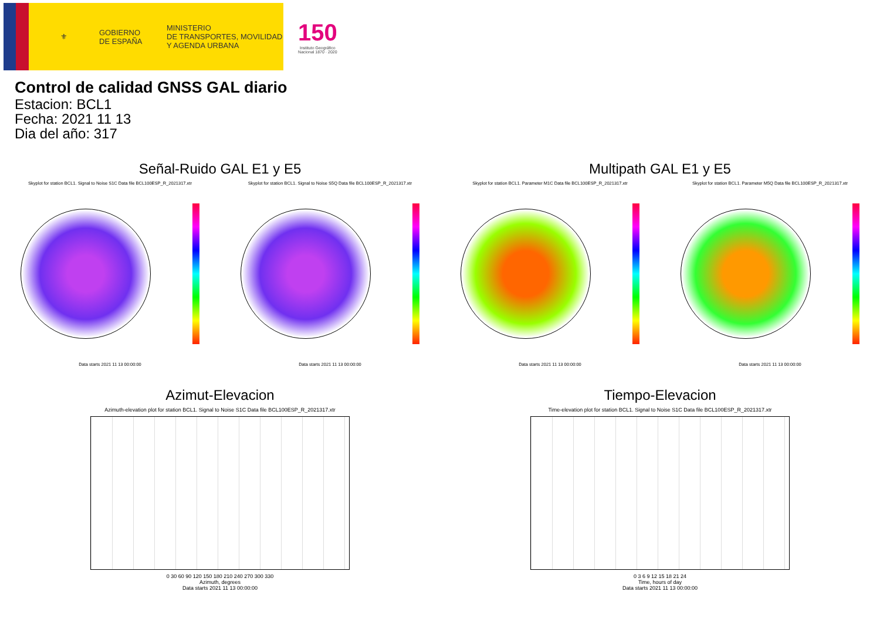⚜
GOBIERNO
DE ESPAÑA
MINISTERIO
DE TRANSPORTES, MOVILIDAD
Y AGENDA URBANA
150
Instituto Geográfico
Nacional 1870 · 2020
Control de calidad GNSS GAL diario
Estacion: BCL1
Fecha: 2021 11 13
Dia del año: 317
Señal-Ruido GAL E1 y E5
Skyplot for station BCL1. Signal to Noise S1C Data file BCL100ESP_R_2021317.xtr
Skyplot for station BCL1. Signal to Noise S5Q Data file BCL100ESP_R_2021317.xtr
Data starts 2021 11 13 00:00:00
Data starts 2021 11 13 00:00:00
Multipath GAL E1 y E5
Skyplot for station BCL1. Parameter M1C Data file BCL100ESP_R_2021317.xtr Skyplot for station BCL1. Parameter M5Q Data file BCL100ESP_R_2021317.xtr
Data starts 2021 11 13 00:00:00
Data starts 2021 11 13 00:00:00
Azimut-Elevacion
Azimuth-elevation plot for station BCL1. Signal to Noise S1C Data file BCL100ESP_R_2021317.xtr
0 30 60 90 120 150 180 210 240 270 300 330
Azimuth, degrees
Data starts 2021 11 13 00:00:00
Tiempo-Elevacion
Time-elevation plot for station BCL1. Signal to Noise S1C Data file BCL100ESP_R_2021317.xtr
0 3 6 9 12 15 18 21 24
Time, hours of day
Data starts 2021 11 13 00:00:00